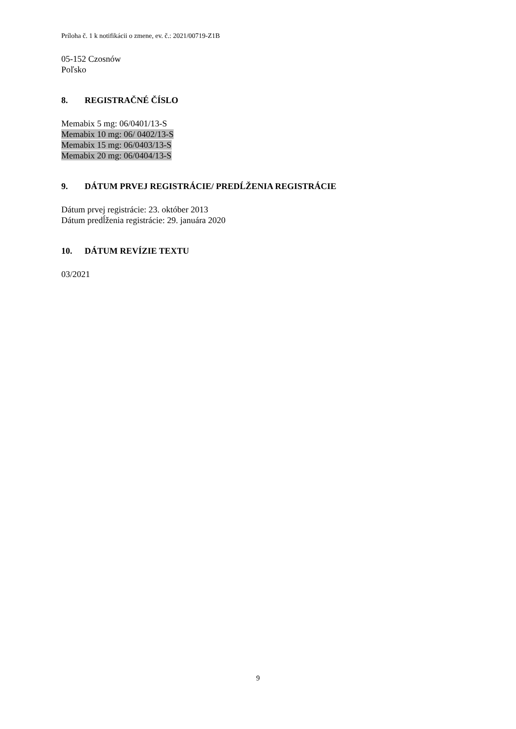Príloha č. 1 k notifikácii o zmene, ev. č.: 2021/00719-Z1B
05-152 Czosnów
Poľsko
8. REGISTRAČNÉ ČÍSLO
Memabix 5 mg: 06/0401/13-S
Memabix 10 mg: 06/ 0402/13-S
Memabix 15 mg: 06/0403/13-S
Memabix 20 mg: 06/0404/13-S
9. DÁTUM PRVEJ REGISTRÁCIE/ PREDĹŽENIA REGISTRÁCIE
Dátum prvej registrácie: 23. október 2013
Dátum predĺženia registrácie: 29. januára 2020
10. DÁTUM REVÍZIE TEXTU
03/2021
9